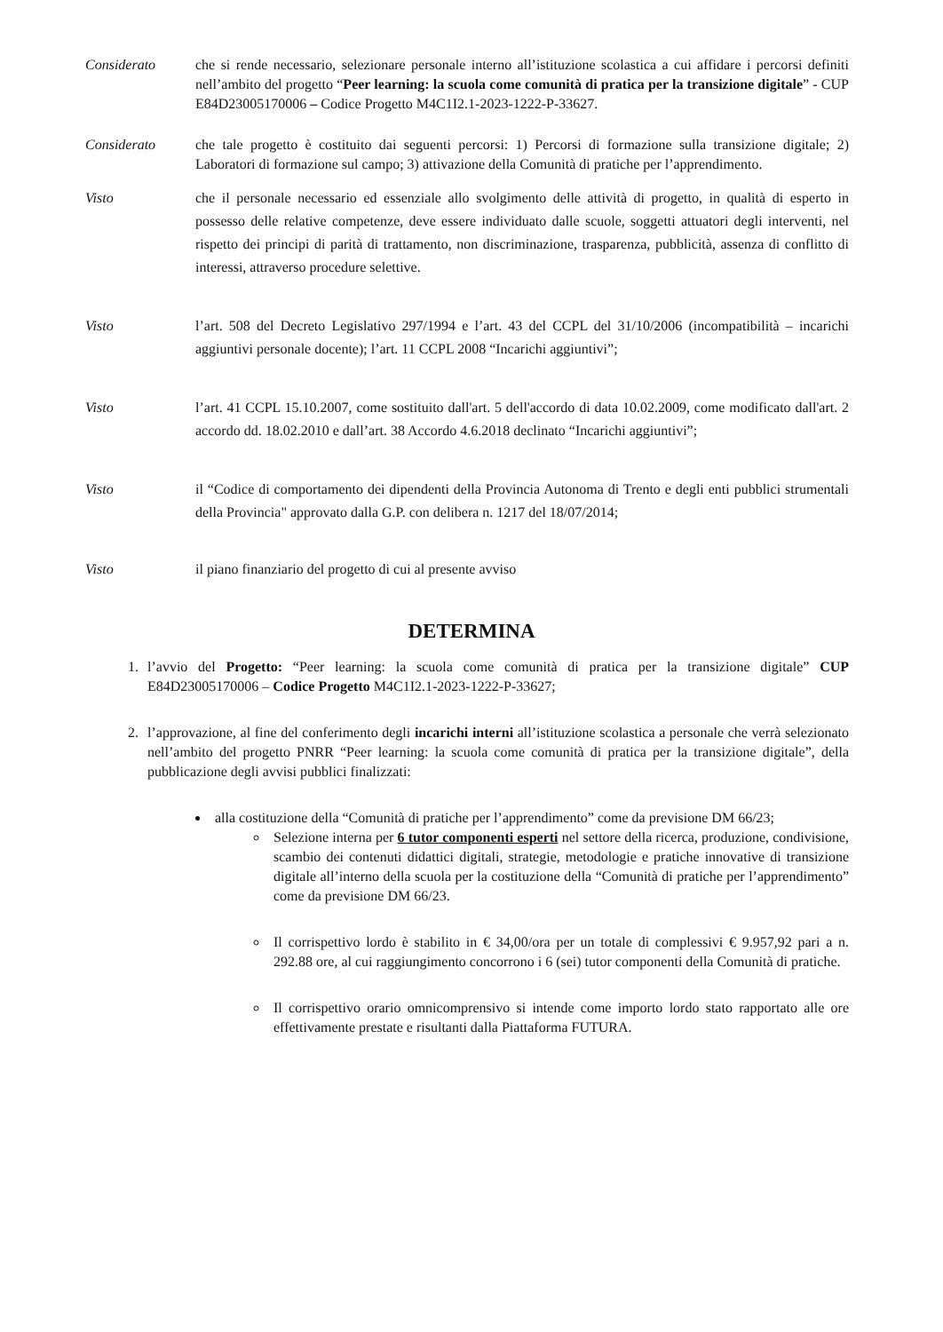Considerato che si rende necessario, selezionare personale interno all’istituzione scolastica a cui affidare i percorsi definiti nell’ambito del progetto “Peer learning: la scuola come comunità di pratica per la transizione digitale” - CUP E84D23005170006 – Codice Progetto M4C1I2.1-2023-1222-P-33627.
Considerato che tale progetto è costituito dai seguenti percorsi: 1) Percorsi di formazione sulla transizione digitale; 2) Laboratori di formazione sul campo; 3) attivazione della Comunità di pratiche per l’apprendimento.
Visto che il personale necessario ed essenziale allo svolgimento delle attività di progetto, in qualità di esperto in possesso delle relative competenze, deve essere individuato dalle scuole, soggetti attuatori degli interventi, nel rispetto dei principi di parità di trattamento, non discriminazione, trasparenza, pubblicità, assenza di conflitto di interessi, attraverso procedure selettive.
Visto l’art. 508 del Decreto Legislativo 297/1994 e l’art. 43 del CCPL del 31/10/2006 (incompatibilità – incarichi aggiuntivi personale docente); l’art. 11 CCPL 2008 “Incarichi aggiuntivi”;
Visto l’art. 41 CCPL 15.10.2007, come sostituito dall'art. 5 dell'accordo di data 10.02.2009, come modificato dall'art. 2 accordo dd. 18.02.2010 e dall’art. 38 Accordo 4.6.2018 declinato “Incarichi aggiuntivi”;
Visto il “Codice di comportamento dei dipendenti della Provincia Autonoma di Trento e degli enti pubblici strumentali della Provincia" approvato dalla G.P. con delibera n. 1217 del 18/07/2014;
Visto il piano finanziario del progetto di cui al presente avviso
DETERMINA
1. l’avvio del Progetto: “Peer learning: la scuola come comunità di pratica per la transizione digitale” CUP E84D23005170006 – Codice Progetto M4C1I2.1-2023-1222-P-33627;
2. l’approvazione, al fine del conferimento degli incarichi interni all’istituzione scolastica a personale che verrà selezionato nell’ambito del progetto PNRR “Peer learning: la scuola come comunità di pratica per la transizione digitale”, della pubblicazione degli avvisi pubblici finalizzati:
alla costituzione della “Comunità di pratiche per l’apprendimento” come da previsione DM 66/23;
Selezione interna per 6 tutor componenti esperti nel settore della ricerca, produzione, condivisione, scambio dei contenuti didattici digitali, strategie, metodologie e pratiche innovative di transizione digitale all’interno della scuola per la costituzione della “Comunità di pratiche per l’apprendimento” come da previsione DM 66/23.
Il corrispettivo lordo è stabilito in € 34,00/ora per un totale di complessivi € 9.957,92 pari a n. 292.88 ore, al cui raggiungimento concorrono i 6 (sei) tutor componenti della Comunità di pratiche.
Il corrispettivo orario omnicomprensivo si intende come importo lordo stato rapportato alle ore effettivamente prestate e risultanti dalla Piattaforma FUTURA.